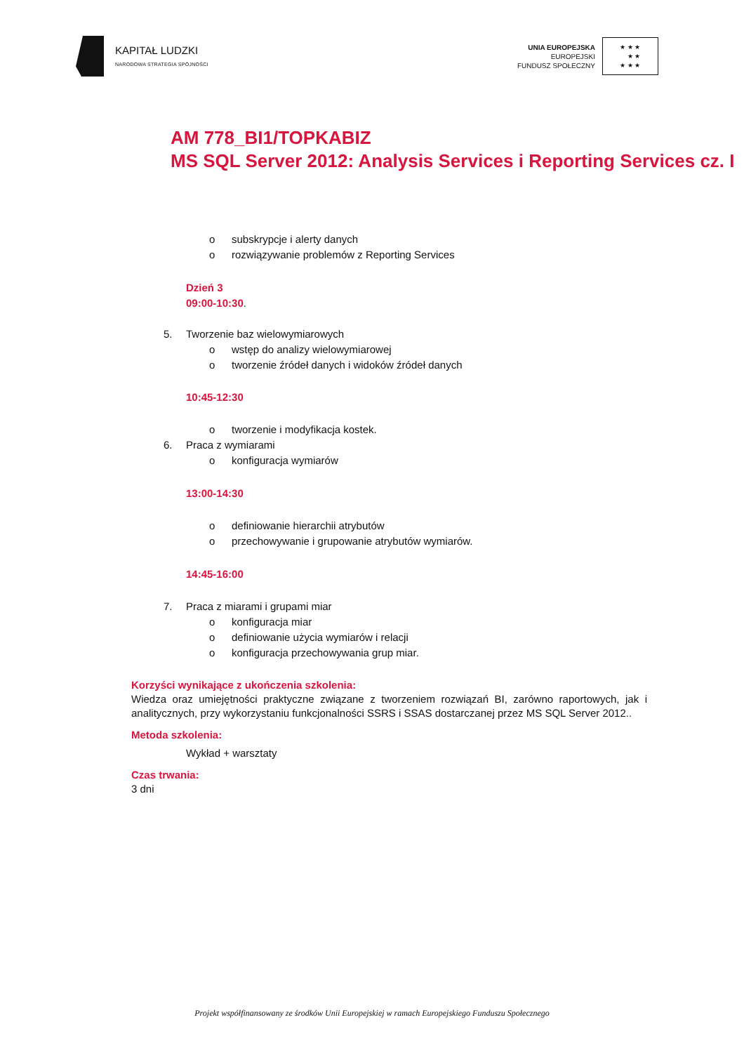KAPITAŁ LUDZKI
NARODOWA STRATEGIA SPÓJNOŚCI
UNIA EUROPEJSKA
EUROPEJSKI
FUNDUSZ SPOŁECZNY
★ ★ ★
★ ★
★ ★ ★
AM 778_BI1/TOPKABIZ
MS SQL Server 2012: Analysis Services i Reporting Services cz. I
o subskrypcje i alerty danych
o rozwiązywanie problemów z Reporting Services
Dzień 3
09:00-10:30.
5. Tworzenie baz wielowymiarowych
o wstęp do analizy wielowymiarowej
o tworzenie źródeł danych i widoków źródeł danych
10:45-12:30
o tworzenie i modyfikacja kostek.
6. Praca z wymiarami
o konfiguracja wymiarów
13:00-14:30
o definiowanie hierarchii atrybutów
o przechowywanie i grupowanie atrybutów wymiarów.
14:45-16:00
7. Praca z miarami i grupami miar
o konfiguracja miar
o definiowanie użycia wymiarów i relacji
o konfiguracja przechowywania grup miar.
Korzyści wynikające z ukończenia szkolenia:
Wiedza oraz umiejętności praktyczne związane z tworzeniem rozwiązań BI, zarówno raportowych, jak i analitycznych, przy wykorzystaniu funkcjonalności SSRS i SSAS dostarczanej przez MS SQL Server 2012..
Metoda szkolenia:
Wykład + warsztaty
Czas trwania:
3 dni
Projekt współfinansowany ze środków Unii Europejskiej w ramach Europejskiego Funduszu Społecznego